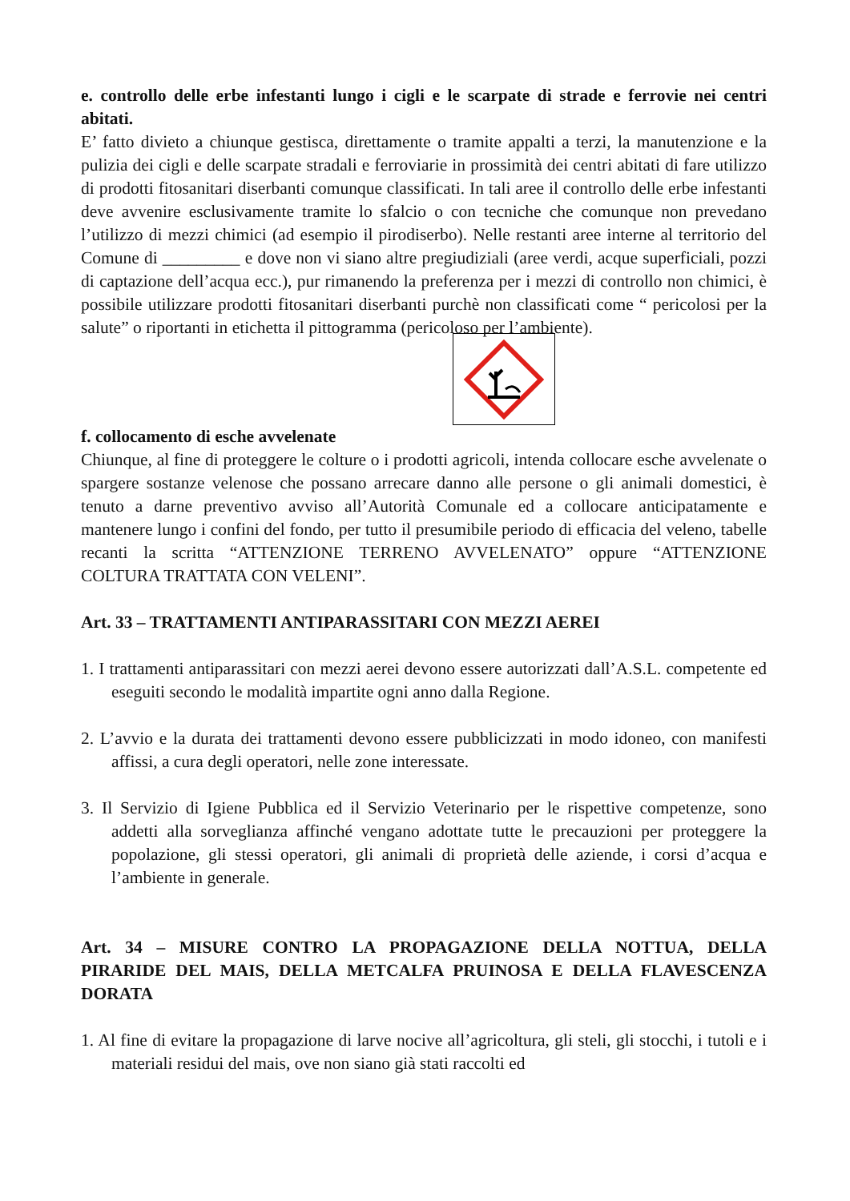e. controllo delle erbe infestanti lungo i cigli e le scarpate di strade e ferrovie nei centri abitati.
E’ fatto divieto a chiunque gestisca, direttamente o tramite appalti a terzi, la manutenzione e la pulizia dei cigli e delle scarpate stradali e ferroviarie in prossimità dei centri abitati di fare utilizzo di prodotti fitosanitari diserbanti comunque classificati. In tali aree il controllo delle erbe infestanti deve avvenire esclusivamente tramite lo sfalcio o con tecniche che comunque non prevedano l’utilizzo di mezzi chimici (ad esempio il pirodiserbo). Nelle restanti aree interne al territorio del Comune di _________ e dove non vi siano altre pregiudiziali (aree verdi, acque superficiali, pozzi di captazione dell’acqua ecc.), pur rimanendo la preferenza per i mezzi di controllo non chimici, è possibile utilizzare prodotti fitosanitari diserbanti purchè non classificati come “ pericolosi per la salute” o riportanti in etichetta il pittogramma (pericoloso per l’ambiente).
f. collocamento di esche avvelenate
Chiunque, al fine di proteggere le colture o i prodotti agricoli, intenda collocare esche avvelenate o spargere sostanze velenose che possano arrecare danno alle persone o gli animali domestici, è tenuto a darne preventivo avviso all’Autorità Comunale ed a collocare anticipatamente e mantenere lungo i confini del fondo, per tutto il presumibile periodo di efficacia del veleno, tabelle recanti la scritta “ATTENZIONE TERRENO AVVELENATO” oppure “ATTENZIONE COLTURA TRATTATA CON VELENI”.
Art. 33 – TRATTAMENTI ANTIPARASSITARI CON MEZZI AEREI
1. I trattamenti antiparassitari con mezzi aerei devono essere autorizzati dall’A.S.L. competente ed eseguiti secondo le modalità impartite ogni anno dalla Regione.
2. L’avvio e la durata dei trattamenti devono essere pubblicizzati in modo idoneo, con manifesti affissi, a cura degli operatori, nelle zone interessate.
3. Il Servizio di Igiene Pubblica ed il Servizio Veterinario per le rispettive competenze, sono addetti alla sorveglianza affinché vengano adottate tutte le precauzioni per proteggere la popolazione, gli stessi operatori, gli animali di proprietà delle aziende, i corsi d’acqua e l’ambiente in generale.
Art. 34 – MISURE CONTRO LA PROPAGAZIONE DELLA NOTTUA, DELLA PIRARIDE DEL MAIS, DELLA METCALFA PRUINOSA E DELLA FLAVESCENZA DORATA
1. Al fine di evitare la propagazione di larve nocive all’agricoltura, gli steli, gli stocchi, i tutoli e i materiali residui del mais, ove non siano già stati raccolti ed